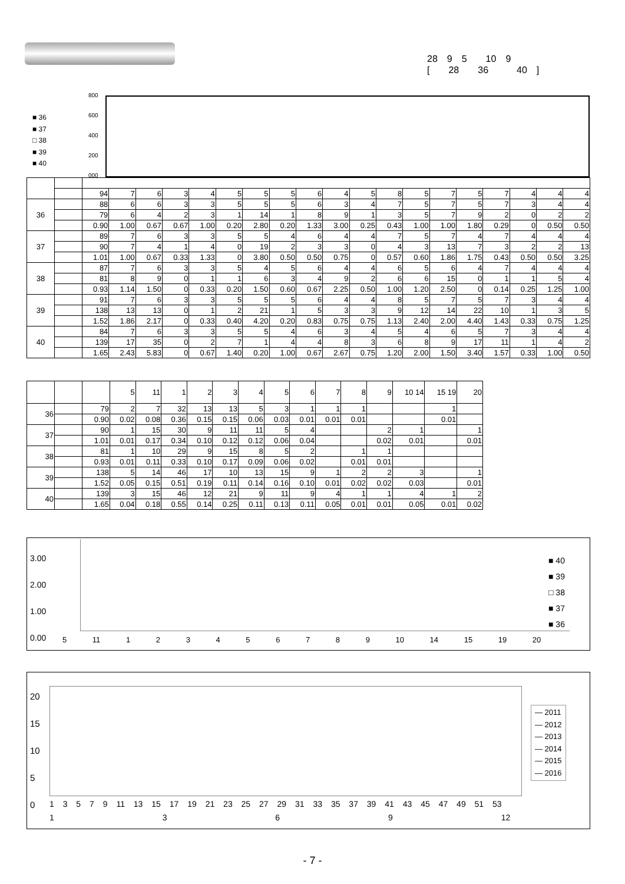28　9　5　　10　9
[　　28　　36　　　40　]
■ 36
■ 37
□ 38
■ 39
■ 40
800
600
400
200
000
| | | 94 | 7 | 6 | 3 | 4 | 5 | 5 | 5 | 6 | 4 | 5 | 8 | 5 | 7 | 5 | 7 | 4 | 4 | 4 |
| 36 | | 88 | 6 | 6 | 3 | 3 | 5 | 5 | 5 | 6 | 3 | 4 | 7 | 5 | 7 | 5 | 7 | 3 | 4 | 4 |
| | | 79 | 6 | 4 | 2 | 3 | 1 | 14 | 1 | 8 | 9 | 1 | 3 | 5 | 7 | 9 | 2 | 0 | 2 | 2 |
| | | 0.90 | 1.00 | 0.67 | 0.67 | 1.00 | 0.20 | 2.80 | 0.20 | 1.33 | 3.00 | 0.25 | 0.43 | 1.00 | 1.00 | 1.80 | 0.29 | 0 | 0.50 | 0.50 |
| 37 | | 89 | 7 | 6 | 3 | 3 | 5 | 5 | 4 | 6 | 4 | 4 | 7 | 5 | 7 | 4 | 7 | 4 | 4 | 4 |
| | | 90 | 7 | 4 | 1 | 4 | 0 | 19 | 2 | 3 | 3 | 0 | 4 | 3 | 13 | 7 | 3 | 2 | 2 | 13 |
| | | 1.01 | 1.00 | 0.67 | 0.33 | 1.33 | 0 | 3.80 | 0.50 | 0.50 | 0.75 | 0 | 0.57 | 0.60 | 1.86 | 1.75 | 0.43 | 0.50 | 0.50 | 3.25 |
| 38 | | 87 | 7 | 6 | 3 | 3 | 5 | 4 | 5 | 6 | 4 | 4 | 6 | 5 | 6 | 4 | 7 | 4 | 4 | 4 |
| | | 81 | 8 | 9 | 0 | 1 | 1 | 6 | 3 | 4 | 9 | 2 | 6 | 6 | 15 | 0 | 1 | 1 | 5 | 4 |
| | | 0.93 | 1.14 | 1.50 | 0 | 0.33 | 0.20 | 1.50 | 0.60 | 0.67 | 2.25 | 0.50 | 1.00 | 1.20 | 2.50 | 0 | 0.14 | 0.25 | 1.25 | 1.00 |
| 39 | | 91 | 7 | 6 | 3 | 3 | 5 | 5 | 5 | 6 | 4 | 4 | 8 | 5 | 7 | 5 | 7 | 3 | 4 | 4 |
| | | 138 | 13 | 13 | 0 | 1 | 2 | 21 | 1 | 5 | 3 | 3 | 9 | 12 | 14 | 22 | 10 | 1 | 3 | 5 |
| | | 1.52 | 1.86 | 2.17 | 0 | 0.33 | 0.40 | 4.20 | 0.20 | 0.83 | 0.75 | 0.75 | 1.13 | 2.40 | 2.00 | 4.40 | 1.43 | 0.33 | 0.75 | 1.25 |
| 40 | | 84 | 7 | 6 | 3 | 3 | 5 | 5 | 4 | 6 | 3 | 4 | 5 | 4 | 6 | 5 | 7 | 3 | 4 | 4 |
| | | 139 | 17 | 35 | 0 | 2 | 7 | 1 | 4 | 4 | 8 | 3 | 6 | 8 | 9 | 17 | 11 | 1 | 4 | 2 |
| | | 1.65 | 2.43 | 5.83 | 0 | 0.67 | 1.40 | 0.20 | 1.00 | 0.67 | 2.67 | 0.75 | 1.20 | 2.00 | 1.50 | 3.40 | 1.57 | 0.33 | 1.00 | 0.50 |
| | | | 5 | 11 | 1 | 2 | 3 | 4 | 5 | 6 | 7 | 8 | 9 | 10 14 | 15 19 | 20 |
| 36 | | 79 | 2 | 7 | 32 | 13 | 13 | 5 | 3 | 1 | 1 | 1 | | | 1 | |
| | | 0.90 | 0.02 | 0.08 | 0.36 | 0.15 | 0.15 | 0.06 | 0.03 | 0.01 | 0.01 | 0.01 | | | 0.01 | |
| 37 | | 90 | 1 | 15 | 30 | 9 | 11 | 11 | 5 | 4 | | | 2 | 1 | | 1 |
| | | 1.01 | 0.01 | 0.17 | 0.34 | 0.10 | 0.12 | 0.12 | 0.06 | 0.04 | | | 0.02 | 0.01 | | 0.01 |
| 38 | | 81 | 1 | 10 | 29 | 9 | 15 | 8 | 5 | 2 | | 1 | 1 | | | |
| | | 0.93 | 0.01 | 0.11 | 0.33 | 0.10 | 0.17 | 0.09 | 0.06 | 0.02 | | 0.01 | 0.01 | | | |
| 39 | | 138 | 5 | 14 | 46 | 17 | 10 | 13 | 15 | 9 | 1 | 2 | 2 | 3 | | 1 |
| | | 1.52 | 0.05 | 0.15 | 0.51 | 0.19 | 0.11 | 0.14 | 0.16 | 0.10 | 0.01 | 0.02 | 0.02 | 0.03 | | 0.01 |
| 40 | | 139 | 3 | 15 | 46 | 12 | 21 | 9 | 11 | 9 | 4 | 1 | 1 | 4 | 1 | 2 |
| | | 1.65 | 0.04 | 0.18 | 0.55 | 0.14 | 0.25 | 0.11 | 0.13 | 0.11 | 0.05 | 0.01 | 0.01 | 0.05 | 0.01 | 0.02 |
3.00
2.00
1.00
0.00
5 11 1 2 3 4 5 6 7 8 9 10 14 15 19 20
■ 40
■ 39
□ 38
■ 37
■ 36
20
15
10
5
0
1 3 5 7 9 11 13 15 17 19 21 23 25 27 29 31 33 35 37 39 41 43 45 47 49 51 53
1 3 6 9 12
— 2011
— 2012
— 2013
— 2014
— 2015
— 2016
- 7 -